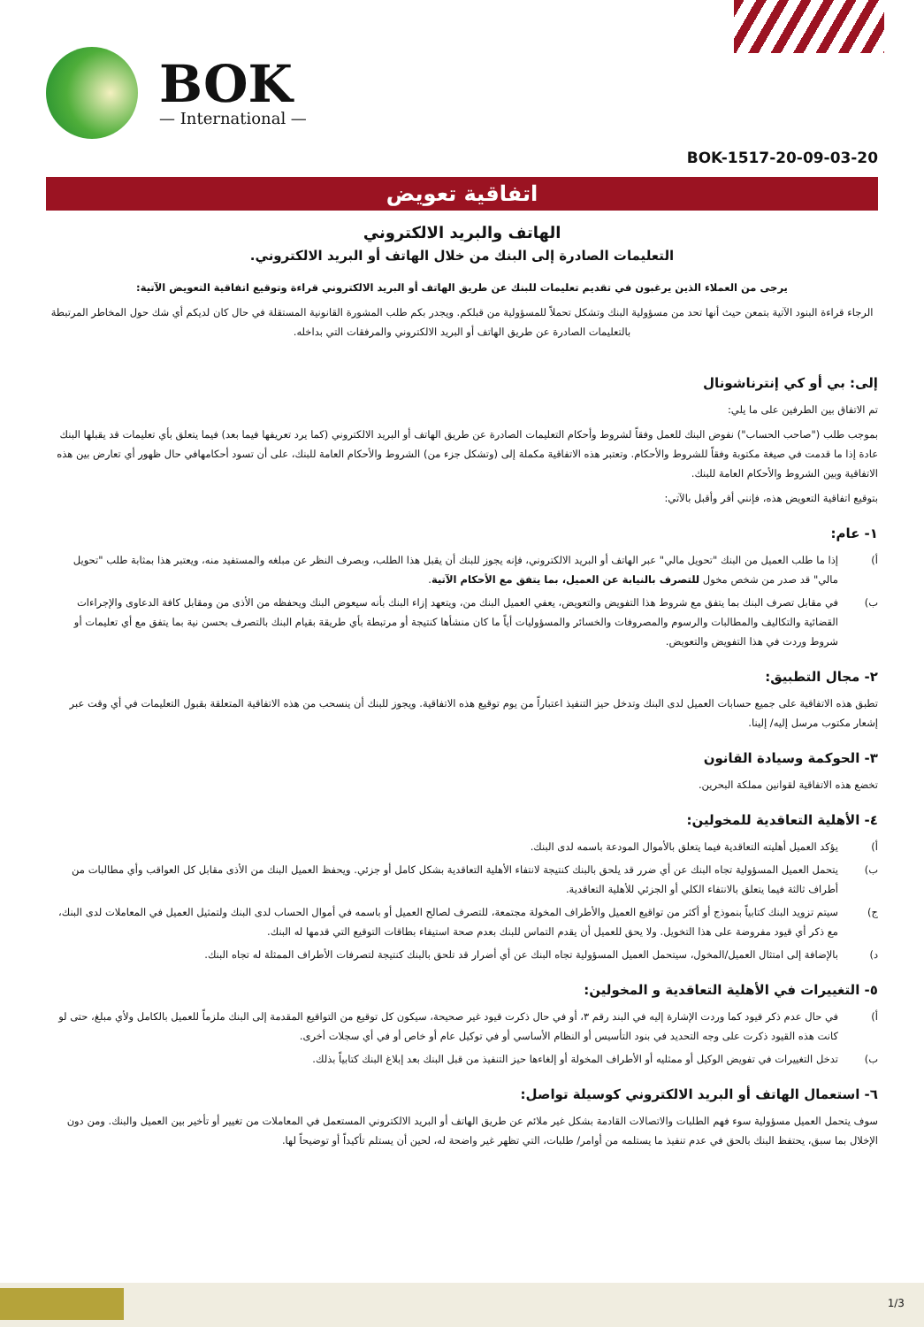BOK
— International —
BOK-1517-20-09-03-20
اتفاقية تعويض
الهاتف والبريد الالكتروني
التعليمات الصادرة إلى البنك من خلال الهاتف أو البريد الالكتروني.
يرجى من العملاء الذين يرغبون في تقديم تعليمات للبنك عن طريق الهاتف أو البريد الالكتروني قراءة وتوقيع اتفاقية التعويض الآتية:
الرجاء قراءة البنود الآتية بتمعن حيث أنها تحد من مسؤولية البنك وتشكل تحملاً للمسؤولية من قبلكم. ويجدر بكم طلب المشورة القانونية المستقلة في حال كان لديكم أي شك حول المخاطر المرتبطة بالتعليمات الصادرة عن طريق الهاتف أو البريد الالكتروني والمرفقات التي بداخله.
إلى: بي أو كي إنترناشونال
تم الاتفاق بين الطرفين على ما يلي:
بموجب طلب ("صاحب الحساب") نفوض البنك للعمل وفقاً لشروط وأحكام التعليمات الصادرة عن طريق الهاتف أو البريد الالكتروني (كما يرد تعريفها فيما بعد) فيما يتعلق بأي تعليمات قد يقبلها البنك عادة إذا ما قدمت في صيغة مكتوبة وفقاً للشروط والأحكام. وتعتبر هذه الاتفاقية مكملة إلى (وتشكل جزء من) الشروط والأحكام العامة للبنك، على أن تسود أحكامهافي حال ظهور أي تعارض بين هذه الاتفاقية وبين الشروط والأحكام العامة للبنك.
بتوقيع اتفاقية التعويض هذه، فإنني أقر وأقبل بالآتي:
١- عام:
أ) إذا ما طلب العميل من البنك "تحويل مالي" عبر الهاتف أو البريد الالكتروني، فإنه يجوز للبنك أن يقبل هذا الطلب، وبصرف النظر عن مبلغه والمستفيد منه، ويعتبر هذا بمثابة طلب "تحويل مالي" قد صدر من شخص مخول للتصرف بالنيابة عن العميل، بما يتفق مع الأحكام الآتية.
ب) في مقابل تصرف البنك بما يتفق مع شروط هذا التفويض والتعويض، يعفي العميل البنك من، ويتعهد إزاء البنك بأنه سيعوض البنك ويحفظه من الأذى من ومقابل كافة الدعاوى والإجراءات القضائية والتكاليف والمطالبات والرسوم والمصروفات والخسائر والمسؤوليات أياً ما كان منشأها كنتيجة أو مرتبطة بأي طريقة بقيام البنك بالتصرف بحسن نية بما يتفق مع أي تعليمات أو شروط وردت في هذا التفويض والتعويض.
٢- مجال التطبيق:
تطبق هذه الاتفاقية على جميع حسابات العميل لدى البنك وتدخل حيز التنفيذ اعتباراً من يوم توقيع هذه الاتفاقية. ويجوز للبنك أن ينسحب من هذه الاتفاقية المتعلقة بقبول التعليمات في أي وقت عبر إشعار مكتوب مرسل إليه/ إلينا.
٣- الحوكمة وسيادة القانون
تخضع هذه الاتفاقية لقوانين مملكة البحرين.
٤- الأهلية التعاقدية للمخولين:
أ) يؤكد العميل أهليته التعاقدية فيما يتعلق بالأموال المودعة باسمه لدى البنك.
ب) يتحمل العميل المسؤولية تجاه البنك عن أي ضرر قد يلحق بالبنك كنتيجة لانتفاء الأهلية التعاقدية بشكل كامل أو جزئي. ويحفظ العميل البنك من الأذى مقابل كل العواقب وأي مطالبات من أطراف ثالثة فيما يتعلق بالانتفاء الكلي أو الجزئي للأهلية التعاقدية.
ج) سيتم تزويد البنك كتابياً بنموذج أو أكثر من تواقيع العميل والأطراف المخولة مجتمعة، للتصرف لصالح العميل أو باسمه في أموال الحساب لدى البنك ولتمثيل العميل في المعاملات لدى البنك، مع ذكر أي قيود مفروضة على هذا التخويل. ولا يحق للعميل أن يقدم التماس للبنك بعدم صحة استيفاء بطاقات التوقيع التي قدمها له البنك.
د) بالإضافة إلى امتثال العميل/المخول، سيتحمل العميل المسؤولية تجاه البنك عن أي أضرار قد تلحق بالبنك كنتيجة لتصرفات الأطراف الممثلة له تجاه البنك.
٥- التغييرات في الأهلية التعاقدية و المخولين:
أ) في حال عدم ذكر قيود كما وردت الإشارة إليه في البند رقم ٣، أو في حال ذكرت قيود غير صحيحة، سيكون كل توقيع من التواقيع المقدمة إلى البنك ملزماً للعميل بالكامل ولأي مبلغ، حتى لو كانت هذه القيود ذكرت على وجه التحديد في بنود التأسيس أو النظام الأساسي أو في توكيل عام أو خاص أو في أي سجلات أخرى.
ب) تدخل التغييرات في تفويض الوكيل أو ممثليه أو الأطراف المخولة أو إلغاءها حيز التنفيذ من قبل البنك بعد إبلاغ البنك كتابياً بذلك.
٦- استعمال الهاتف أو البريد الالكتروني كوسيلة تواصل:
سوف يتحمل العميل مسؤولية سوء فهم الطلبات والاتصالات القادمة بشكل غير ملائم عن طريق الهاتف أو البريد الالكتروني المستعمل في المعاملات من تغيير أو تأخير بين العميل والبنك. ومن دون الإخلال بما سبق، يحتفظ البنك بالحق في عدم تنفيذ ما يستلمه من أوامر/ طلبات، التي تظهر غير واضحة له، لحين أن يستلم تأكيداً أو توضيحاً لها.
1/3